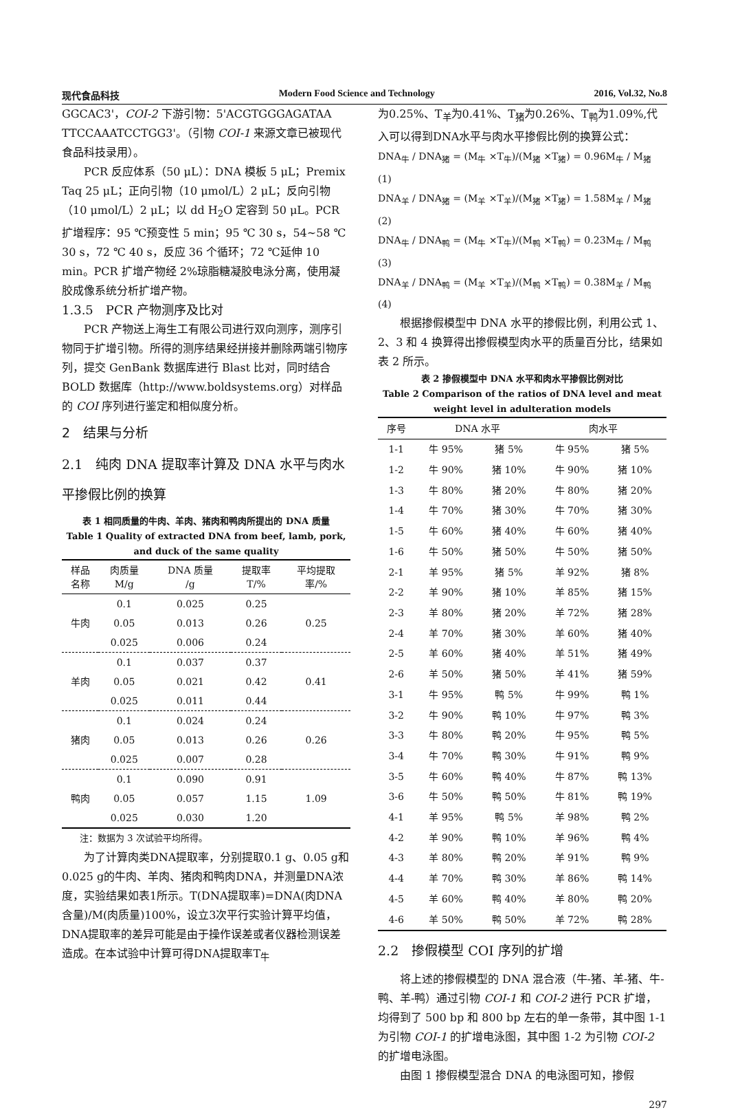现代食品科技 Modern Food Science and Technology 2016, Vol.32, No.8
GGCAC3'，COI-2 下游引物：5'ACGTGGGAGATAA TTCCAAATCCTGG3'。（引物 COI-1 来源文章已被现代食品科技录用）。
PCR 反应体系（50 μL）：DNA 模板 5 μL；Premix Taq 25 μL；正向引物（10 μmol/L）2 μL；反向引物（10 μmol/L）2 μL；以 dd H<sub>2</sub>O 定容到 50 μL。PCR 扩增程序：95 ℃预变性 5 min；95 ℃ 30 s，54~58 ℃ 30 s，72 ℃ 40 s，反应 36 个循环；72 ℃延伸 10 min。PCR 扩增产物经 2%琼脂糖凝胶电泳分离，使用凝胶成像系统分析扩增产物。
1.3.5　PCR 产物测序及比对
PCR 产物送上海生工有限公司进行双向测序，测序引物同于扩增引物。所得的测序结果经拼接并删除两端引物序列，提交 GenBank 数据库进行 Blast 比对，同时结合 BOLD 数据库（http://www.boldsystems.org）对样品的 COI 序列进行鉴定和相似度分析。
2　结果与分析
2.1　纯肉 DNA 提取率计算及 DNA 水平与肉水平掺假比例的换算
表 1 相同质量的牛肉、羊肉、猪肉和鸭肉所提出的 DNA 质量
Table 1 Quality of extracted DNA from beef, lamb, pork, and duck of the same quality
| 样品 名称 | 肉质量 M/g | DNA 质量 /g | 提取率 T/% | 平均提取 率/% |
| --- | --- | --- | --- | --- |
| 牛肉 | 0.1 | 0.025 | 0.25 | 0.25 |
| | 0.05 | 0.013 | 0.26 | |
| | 0.025 | 0.006 | 0.24 | |
| 羊肉 | 0.1 | 0.037 | 0.37 | 0.41 |
| | 0.05 | 0.021 | 0.42 | |
| | 0.025 | 0.011 | 0.44 | |
| 猪肉 | 0.1 | 0.024 | 0.24 | 0.26 |
| | 0.05 | 0.013 | 0.26 | |
| | 0.025 | 0.007 | 0.28 | |
| 鸭肉 | 0.1 | 0.090 | 0.91 | 1.09 |
| | 0.05 | 0.057 | 1.15 | |
| | 0.025 | 0.030 | 1.20 | |
注：数据为 3 次试验平均所得。
为了计算肉类DNA提取率，分别提取0.1 g、0.05 g和0.025 g的牛肉、羊肉、猪肉和鸭肉DNA，并测量DNA浓度，实验结果如表1所示。T(DNA提取率)=DNA(肉DNA含量)/M(肉质量)100%，设立3次平行实验计算平均值，DNA提取率的差异可能是由于操作误差或者仪器检测误差造成。在本试验中计算可得DNA提取率T<sub>牛</sub>
为0.25%、T<sub>羊</sub>为0.41%、T<sub>猪</sub>为0.26%、T<sub>鸭</sub>为1.09%,代入可以得到DNA水平与肉水平掺假比例的换算公式：
DNA<sub>牛</sub> / DNA<sub>猪</sub> = (M<sub>牛</sub> ×T<sub>牛</sub>)/(M<sub>猪</sub> ×T<sub>猪</sub>) = 0.96M<sub>牛</sub> / M<sub>猪</sub> (1)
DNA<sub>羊</sub> / DNA<sub>猪</sub> = (M<sub>羊</sub> ×T<sub>羊</sub>)/(M<sub>猪</sub> ×T<sub>猪</sub>) = 1.58M<sub>羊</sub> / M<sub>猪</sub> (2)
DNA<sub>牛</sub> / DNA<sub>鸭</sub> = (M<sub>牛</sub> ×T<sub>牛</sub>)/(M<sub>鸭</sub> ×T<sub>鸭</sub>) = 0.23M<sub>牛</sub> / M<sub>鸭</sub> (3)
DNA<sub>羊</sub> / DNA<sub>鸭</sub> = (M<sub>羊</sub> ×T<sub>羊</sub>)/(M<sub>鸭</sub> ×T<sub>鸭</sub>) = 0.38M<sub>羊</sub> / M<sub>鸭</sub> (4)
根据掺假模型中 DNA 水平的掺假比例，利用公式 1、2、3 和 4 换算得出掺假模型肉水平的质量百分比，结果如表 2 所示。
表 2 掺假模型中 DNA 水平和肉水平掺假比例对比
Table 2 Comparison of the ratios of DNA level and meat weight level in adulteration models
| 序号 | DNA 水平 | | 肉水平 | |
| --- | --- | --- | --- | --- |
| 1-1 | 牛 95% | 猪 5% | 牛 95% | 猪 5% |
| 1-2 | 牛 90% | 猪 10% | 牛 90% | 猪 10% |
| 1-3 | 牛 80% | 猪 20% | 牛 80% | 猪 20% |
| 1-4 | 牛 70% | 猪 30% | 牛 70% | 猪 30% |
| 1-5 | 牛 60% | 猪 40% | 牛 60% | 猪 40% |
| 1-6 | 牛 50% | 猪 50% | 牛 50% | 猪 50% |
| 2-1 | 羊 95% | 猪 5% | 羊 92% | 猪 8% |
| 2-2 | 羊 90% | 猪 10% | 羊 85% | 猪 15% |
| 2-3 | 羊 80% | 猪 20% | 羊 72% | 猪 28% |
| 2-4 | 羊 70% | 猪 30% | 羊 60% | 猪 40% |
| 2-5 | 羊 60% | 猪 40% | 羊 51% | 猪 49% |
| 2-6 | 羊 50% | 猪 50% | 羊 41% | 猪 59% |
| 3-1 | 牛 95% | 鸭 5% | 牛 99% | 鸭 1% |
| 3-2 | 牛 90% | 鸭 10% | 牛 97% | 鸭 3% |
| 3-3 | 牛 80% | 鸭 20% | 牛 95% | 鸭 5% |
| 3-4 | 牛 70% | 鸭 30% | 牛 91% | 鸭 9% |
| 3-5 | 牛 60% | 鸭 40% | 牛 87% | 鸭 13% |
| 3-6 | 牛 50% | 鸭 50% | 牛 81% | 鸭 19% |
| 4-1 | 羊 95% | 鸭 5% | 羊 98% | 鸭 2% |
| 4-2 | 羊 90% | 鸭 10% | 羊 96% | 鸭 4% |
| 4-3 | 羊 80% | 鸭 20% | 羊 91% | 鸭 9% |
| 4-4 | 羊 70% | 鸭 30% | 羊 86% | 鸭 14% |
| 4-5 | 羊 60% | 鸭 40% | 羊 80% | 鸭 20% |
| 4-6 | 羊 50% | 鸭 50% | 羊 72% | 鸭 28% |
2.2　掺假模型 COI 序列的扩增
将上述的掺假模型的 DNA 混合液（牛-猪、羊-猪、牛-鸭、羊-鸭）通过引物 COI-1 和 COI-2 进行 PCR 扩增，均得到了 500 bp 和 800 bp 左右的单一条带，其中图 1-1 为引物 COI-1 的扩增电泳图，其中图 1-2 为引物 COI-2 的扩增电泳图。
由图 1 掺假模型混合 DNA 的电泳图可知，掺假
297